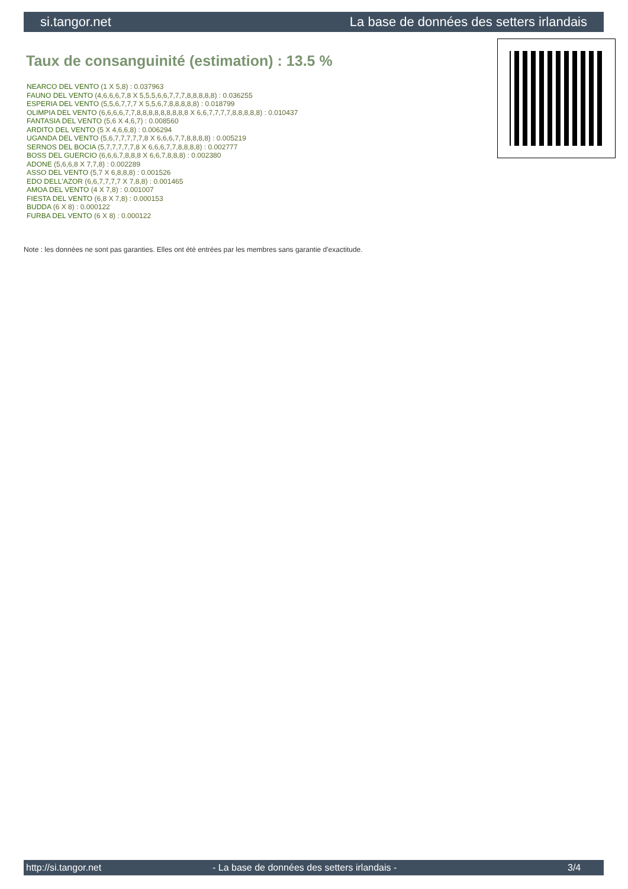si.tangor.net La base de données des setters irlandais
Taux de consanguinité (estimation) : 13.5 %
NEARCO DEL VENTO (1 X 5,8) : 0.037963
FAUNO DEL VENTO (4,6,6,6,7,8 X 5,5,5,6,6,7,7,7,8,8,8,8,8) : 0.036255
ESPERIA DEL VENTO (5,5,6,7,7,7 X 5,5,6,7,8,8,8,8,8) : 0.018799
OLIMPIA DEL VENTO (6,6,6,6,7,7,8,8,8,8,8,8,8,8,8 X 6,6,7,7,7,7,8,8,8,8,8) : 0.010437
FANTASIA DEL VENTO (5,6 X 4,6,7) : 0.008560
ARDITO DEL VENTO (5 X 4,6,6,8) : 0.006294
UGANDA DEL VENTO (5,6,7,7,7,7,7,8 X 6,6,6,7,7,8,8,8,8) : 0.005219
SERNOS DEL BOCIA (5,7,7,7,7,7,8 X 6,6,6,7,7,8,8,8,8) : 0.002777
BOSS DEL GUERCIO (6,6,6,7,8,8,8 X 6,6,7,8,8,8) : 0.002380
ADONE (5,6,6,8 X 7,7,8) : 0.002289
ASSO DEL VENTO (5,7 X 6,8,8,8) : 0.001526
EDO DELL'AZOR (6,6,7,7,7,7 X 7,8,8) : 0.001465
AMOA DEL VENTO (4 X 7,8) : 0.001007
FIESTA DEL VENTO (6,8 X 7,8) : 0.000153
BUDDA (6 X 8) : 0.000122
FURBA DEL VENTO (6 X 8) : 0.000122
Note : les données ne sont pas garanties. Elles ont été entrées par les membres sans garantie d'exactitude.
http://si.tangor.net - La base de données des setters irlandais - 3/4